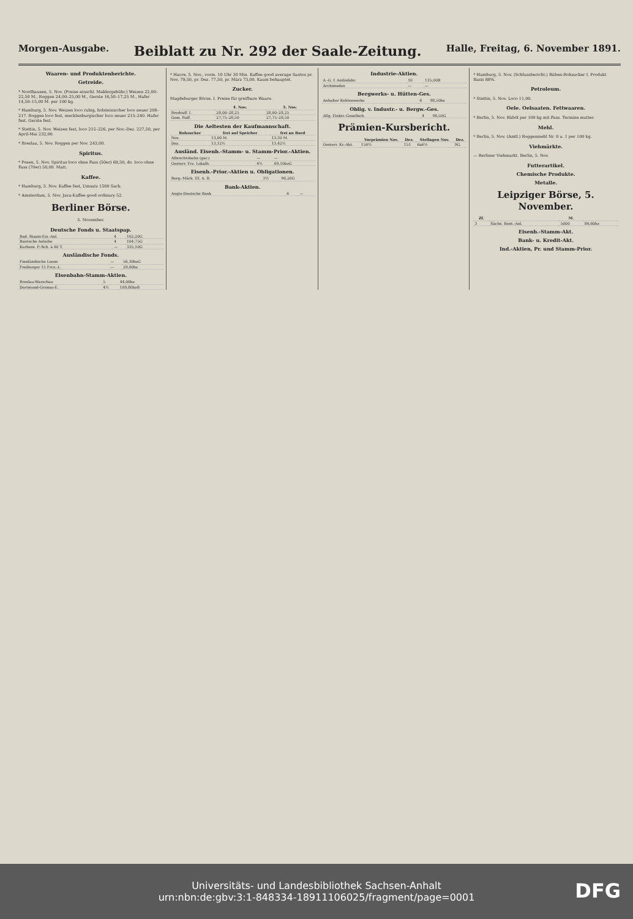Morgen-Ausgabe. Beiblatt zu Nr. 292 der Saale-Zeitung. Halle, Freitag, 6. November 1891.
Waaren- und Produktenberichte.
Getreide.
* Nordhausen, 5. Nov. (Preise einschl. Maklergebühr.) Weizen 22,00–22,50 M., Roggen 24,00–25,00 M., Gerste 16,50–17,25 M., Hafer 14,50–15,00 M. per 100 kg.
* Hamburg, 5. Nov. Weizen loco ruhig, holsteinischer loco neuer 208–217. Roggen loco fest, mecklenburgischer loco neuer 215–240. Hafer fest. Gerste fest.
* Stettin, 5. Nov. Weizen fest, loco 215–226, per Nov.-Dez. 227,50, per April-Mai 232,00.
* Breslau, 5. Nov. Roggen per Nov. 243,00.
Spiritus.
* Posen, 5. Nov. Spiritus loco ohne Fass (50er) 69,50, do. loco ohne Fass (70er) 50,00. Matt.
Kaffee.
* Hamburg, 5. Nov. Kaffee fest, Umsatz 1500 Sack.
* Amsterdam, 5. Nov. Java-Kaffee good ordinary 52.
Berliner Börse.
5. November.
Deutsche Fonds u. Staatspap.
| Bad. Staats-Eis.-Anl. | 4 | 102,20G |
| Bairische Anleihe | 4 | 104,75G |
| Kurhess. P.-Sch. à 40 T. | — | 335,10G |
Ausländische Fonds.
| Finnländische Loose | — | 56,30bzG |
| Freiburger 15 Frcs.-L. | — | 29,00bz |
Eisenbahn-Stamm-Aktien.
| Breslau-Warschau | 5 | 44,00bz |
| Dortmund-Gronau-E. | 4½ | 109,80bzB |
* Havre, 5. Nov., vorm. 10 Uhr 30 Min. Kaffee good average Santos pr. Nov. 79,50, pr. Dez. 77,50, pr. März 73,00. Kaum behauptet.
Zucker.
Magdeburger Börse. I. Preise für greifbare Waare.
| | 4. Nov. | 5. Nov. |
| --- | --- | --- |
| Brodraff. I. | 28,00–28,25 | 28,00–28,25 |
| Gem. Raff. | 27,75–28,50 | 27,75–28,50 |
Die Aeltesten der Kaufmannschaft.
| Rohzucker | frei auf Speicher | frei an Bord |
| --- | --- | --- |
| Nov. | 13,00 M. | 13,30 M. |
| Dez. | 13,12½ | 13,42½ |
Ausländ. Eisenb.-Stamm- u. Stamm-Prior.-Aktien.
| Albrechtsbahn (gar.) | — | — |
| Oesterr. Frz. Lokalb. | 4½ | 69,10bzG |
Eisenb.-Prior.-Aktien u. Obligationen.
| Berg.-Märk. III. A. B. | 3½ | 96,20G |
Bank-Aktien.
| Anglo-Deutsche Bank | 6 | — |
Industrie-Aktien.
| A.-G. f. Anilinfabr. | 10 | 135,00B |
| Archimedes | — | — |
Bergwerks- u. Hütten-Ges.
| Anhalter Kohlenwerke | 6 | 98,50bz |
Oblig. v. Industr.- u. Bergw.-Ges.
| Allg. Elektr.-Gesellsch. | 4 | 96,50G |
Prämien-Kursbericht.
| | Vorprämien Nov. | Dez. | Stellagen Nov. | Dez. |
| --- | --- | --- | --- | --- |
| Oesterr. Kr.-Akt. | 150½ | 151 | 6a6½ | 9G. |
* Hamburg, 5. Nov. (Schlussbericht.) Rüben-Rohzucker I. Produkt Basis 88%.
Petroleum.
* Stettin, 5. Nov. Loco 11,00.
Oele. Oelsaaten. Fettwaaren.
* Berlin, 5. Nov. Rüböl per 100 kg mit Fass. Termine matter.
Mehl.
* Berlin, 5. Nov. (Amtl.) Roggenmehl Nr. 0 u. 1 per 100 kg.
Viehmärkte.
— Berliner Viehmarkt. Berlin, 5. Nov.
Futterartikel.
Chemische Produkte.
Metalle.
Leipziger Börse, 5. November.
| Zf. | | M. | |
| --- | --- | --- | --- |
| 3 | Sächs. Rent.-Anl. | 5000 | 84,60bz |
Eisenb.-Stamm-Akt.
Bank- u. Kredit-Akt.
Ind.-Aktien, Pr. und Stamm-Prior.
Universitäts- und Landesbibliothek Sachsen-Anhalt
urn:nbn:de:gbv:3:1-848334-18911106025/fragment/page=0001
DFG